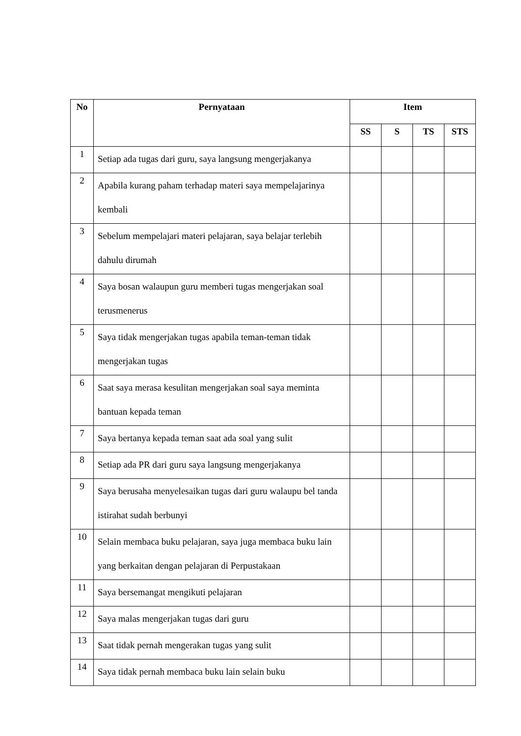| No | Pernyataan | Item | | | |
| --- | --- | --- | --- | --- | --- |
| | | SS | S | TS | STS |
| 1 | Setiap ada tugas dari guru, saya langsung mengerjakanya | | | | |
| 2 | Apabila kurang paham terhadap materi saya mempelajarinya kembali | | | | |
| 3 | Sebelum mempelajari materi pelajaran, saya belajar terlebih dahulu dirumah | | | | |
| 4 | Saya bosan walaupun guru memberi tugas mengerjakan soal terusmenerus | | | | |
| 5 | Saya tidak mengerjakan tugas apabila teman-teman tidak mengerjakan tugas | | | | |
| 6 | Saat saya merasa kesulitan mengerjakan soal saya meminta bantuan kepada teman | | | | |
| 7 | Saya bertanya kepada teman saat ada soal yang sulit | | | | |
| 8 | Setiap ada PR dari guru saya langsung mengerjakanya | | | | |
| 9 | Saya berusaha menyelesaikan tugas dari guru walaupu bel tanda istirahat sudah berbunyi | | | | |
| 10 | Selain membaca buku pelajaran, saya juga membaca buku lain yang berkaitan dengan pelajaran di Perpustakaan | | | | |
| 11 | Saya bersemangat mengikuti pelajaran | | | | |
| 12 | Saya malas mengerjakan tugas dari guru | | | | |
| 13 | Saat tidak pernah mengerakan tugas yang sulit | | | | |
| 14 | Saya tidak pernah membaca buku lain selain buku | | | | |